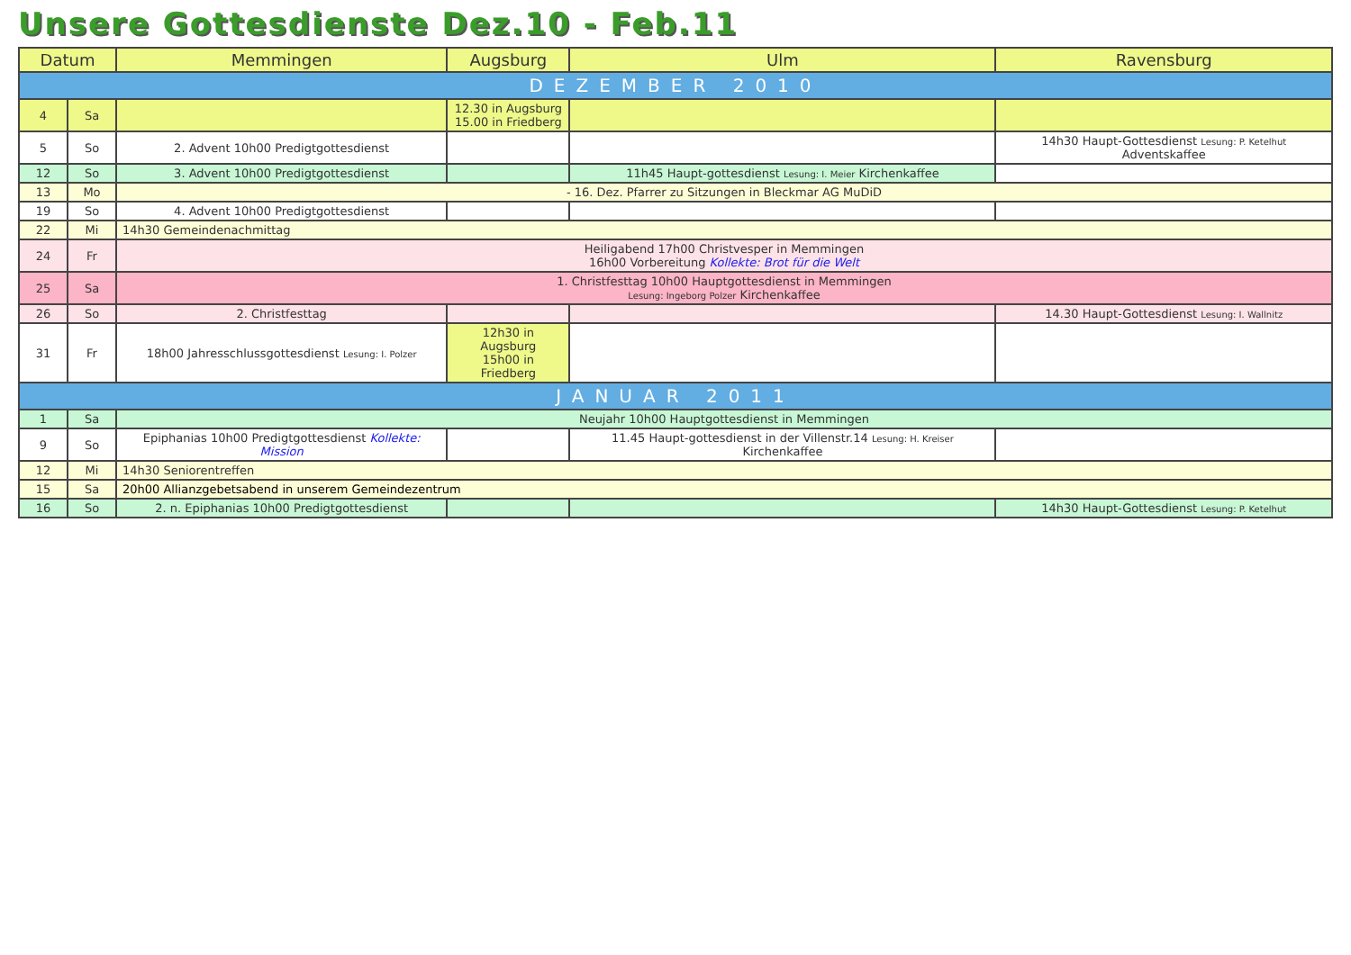Unsere Gottesdienste Dez.10 - Feb.11
| Datum | | Memmingen | Augsburg | Ulm | Ravensburg |
| --- | --- | --- | --- | --- | --- |
| DEZEMBER 2010 | | | | | |
| 4 | Sa | | 12.30 in Augsburg 15.00 in Friedberg | | |
| 5 | So | 2. Advent 10h00 Predigtgottesdienst | | | 14h30 Haupt-Gottesdienst Lesung: P. Ketelhut Adventskaffee |
| 12 | So | 3. Advent 10h00 Predigtgottesdienst | | 11h45 Haupt-gottesdienst Lesung: I. Meier Kirchenkaffee | |
| 13 | Mo | - 16. Dez. Pfarrer zu Sitzungen in Bleckmar AG MuDiD | | | |
| 19 | So | 4. Advent 10h00 Predigtgottesdienst | | | |
| 22 | Mi | 14h30 Gemeindenachmittag | | | |
| 24 | Fr | Heiligabend 17h00 Christvesper in Memmingen 16h00 Vorbereitung Kollekte: Brot für die Welt | | | |
| 25 | Sa | 1. Christfesttag 10h00 Hauptgottesdienst in Memmingen Lesung: Ingeborg Polzer Kirchenkaffee | | | |
| 26 | So | 2. Christfesttag | | | 14.30 Haupt-Gottesdienst Lesung: I. Wallnitz |
| 31 | Fr | 18h00 Jahresschlussgottesdienst Lesung: I. Polzer | 12h30 in Augsburg 15h00 in Friedberg | | |
| JANUAR 2011 | | | | | |
| 1 | Sa | Neujahr 10h00 Hauptgottesdienst in Memmingen | | | |
| 9 | So | Epiphanias 10h00 Predigtgottesdienst Kollekte: Mission | | 11.45 Haupt-gottesdienst in der Villenstr.14 Lesung: H. Kreiser Kirchenkaffee | |
| 12 | Mi | 14h30 Seniorentreffen | | | |
| 15 | Sa | 20h00 Allianzgebetsabend in unserem Gemeindezentrum | | | |
| 16 | So | 2. n. Epiphanias 10h00 Predigtgottesdienst | | | 14h30 Haupt-Gottesdienst Lesung: P. Ketelhut |